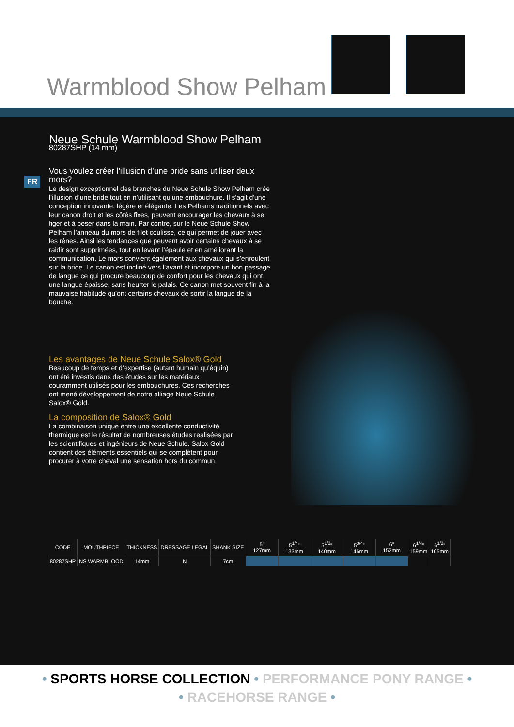Warmblood Show Pelham
FR
Neue Schule Warmblood Show Pelham
80287SHP (14 mm)
Vous voulez créer l'illusion d’une bride sans utiliser deux mors?
Le design exceptionnel des branches du Neue Schule Show Pelham crée l’illusion d’une bride tout en n’utilisant qu’une embouchure. Il s'agit d'une conception innovante, légère et élégante. Les Pelhams traditionnels avec leur canon droit et les côtés fixes, peuvent encourager les chevaux à se figer et à peser dans la main. Par contre, sur le Neue Schule Show Pelham l’anneau du mors de filet coulisse, ce qui permet de jouer avec les rênes. Ainsi les tendances que peuvent avoir certains chevaux à se raidir sont supprimées, tout en levant l’épaule et en améliorant la communication. Le mors convient également aux chevaux qui s’enroulent sur la bride. Le canon est incliné vers l’avant et incorpore un bon passage de langue ce qui procure beaucoup de confort pour les chevaux qui ont une langue épaisse, sans heurter le palais. Ce canon met souvent fin à la mauvaise habitude qu’ont certains chevaux de sortir la langue de la bouche.
Les avantages de Neue Schule Salox® Gold
Beaucoup de temps et d’expertise (autant humain qu’équin) ont été investis dans des études sur les matériaux couramment utilisés pour les embouchures. Ces recherches ont mené développement de notre alliage Neue Schule Salox® Gold.
La composition de Salox® Gold
La combinaison unique entre une excellente conductivité thermique est le résultat de nombreuses études realisées par les scientifiques et ingénieurs de Neue Schule. Salox Gold contient des éléments essentiels qui se complètent pour procurer à votre cheval une sensation hors du commun.
| CODE | MOUTHPIECE | THICKNESS | DRESSAGE LEGAL | SHANK SIZE | 5” 127mm | 5<sup>1/4</sup>” 133mm | 5<sup>1/2</sup>” 140mm | 5<sup>3/4</sup>” 146mm | 6” 152mm | 6<sup>1/4</sup>” 159mm | 6<sup>1/2</sup>” 165mm |
| --- | --- | --- | --- | --- | --- | --- | --- | --- | --- | --- | --- |
| 80287SHP | NS WARMBLOOD | 14mm | N | 7cm | | | | | | | |
• SPORTS HORSE COLLECTION • PERFORMANCE PONY RANGE •
• RACEHORSE RANGE •